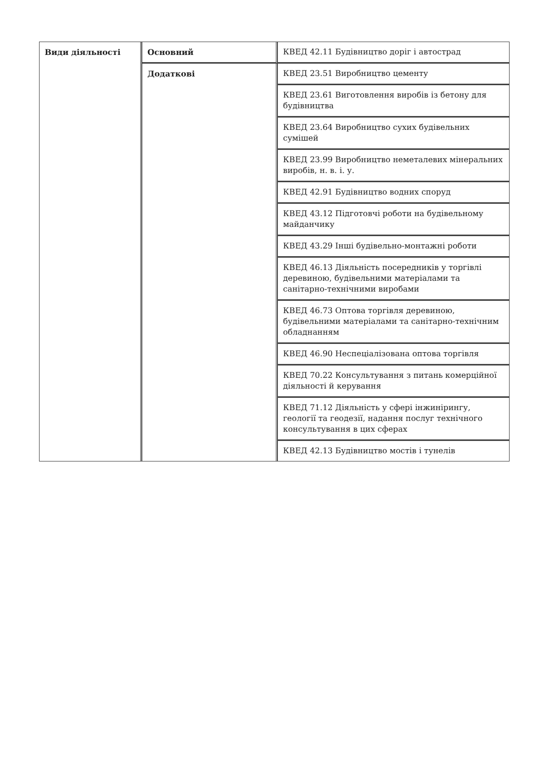| Види діяльності | Основний | КВЕД 42.11 Будівництво доріг і автострад |
| | Додаткові | КВЕД 23.51 Виробництво цементу |
| | | КВЕД 23.61 Виготовлення виробів із бетону для будівництва |
| | | КВЕД 23.64 Виробництво сухих будівельних сумішей |
| | | КВЕД 23.99 Виробництво неметалевих мінеральних виробів, н. в. і. у. |
| | | КВЕД 42.91 Будівництво водних споруд |
| | | КВЕД 43.12 Підготовчі роботи на будівельному майданчику |
| | | КВЕД 43.29 Інші будівельно-монтажні роботи |
| | | КВЕД 46.13 Діяльність посередників у торгівлі деревиною, будівельними матеріалами та санітарно-технічними виробами |
| | | КВЕД 46.73 Оптова торгівля деревиною, будівельними матеріалами та санітарно-технічним обладнанням |
| | | КВЕД 46.90 Неспеціалізована оптова торгівля |
| | | КВЕД 70.22 Консультування з питань комерційної діяльності й керування |
| | | КВЕД 71.12 Діяльність у сфері інжинірингу, геології та геодезії, надання послуг технічного консультування в цих сферах |
| | | КВЕД 42.13 Будівництво мостів і тунелів |